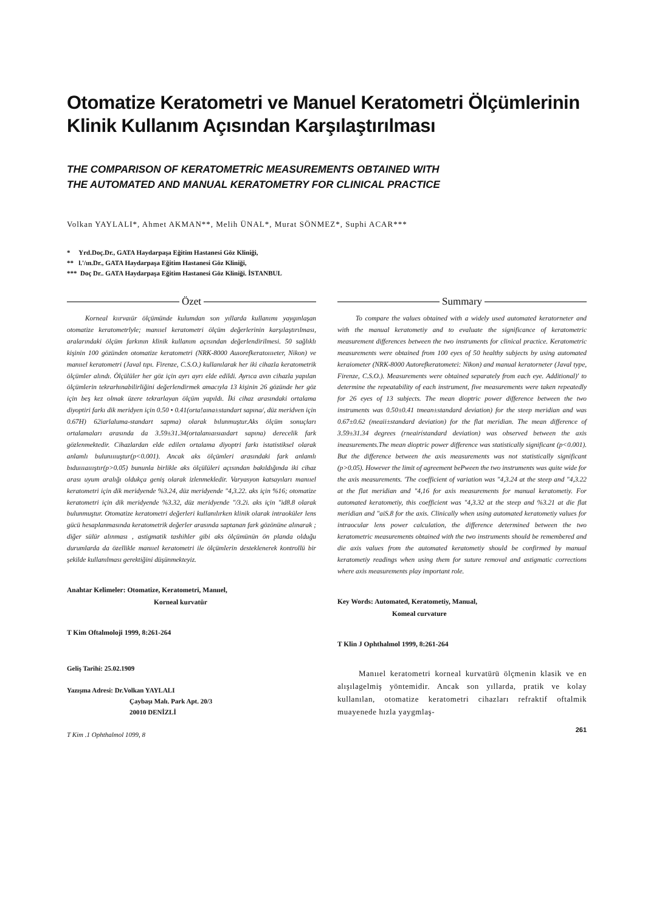Otomatize Keratometri ve Manuel Keratometri Ölçümlerinin Klinik Kullanım Açısından Karşılaştırılması
THE COMPARISON OF KERATOMETRİC MEASUREMENTS OBTAINED WITH
THE AUTOMATED AND MANUAL KERATOMETRY FOR CLINICAL PRACTICE
Volkan YAYLALI*, Ahmet AKMAN**, Melih ÜNAL*, Murat SÖNMEZ*, Suphi ACAR***
* Yrd.Doç.Dr., GATA Haydarpaşa Eğitim Hastanesi Göz Kliniği,
** l.'/ın.Dr., GATA Haydarpaşa Eğitim Hastanesi Göz Kliniği,
*** Doç Dr.. GATA Haydarpaşa Eğitim Hastanesi Göz Kliniği. İSTANBUL
Özet
Korneal kıırvaıür ölçümünde kulumdan son yıllarda kullanımı yaygınlaşan otomatize keratometrlyle; manııel keratometri ölçüm değerlerinin karşılaştırılması, aralarındaki ölçüm farkının klinik kullanım açısından değerlendirilmesi. 50 sağlıklı kişinin 100 gözünden otomatize keratometri (NRK-8000 Auıorefkeratoıııeter, Nikon) ve manııel keratometri (Javal tıpı. Firenze, C.S.O.) kullanılarak her iki cihazla keratometrik ölçümler alındı. Ölçülüler her göz için ayrı ayrı elde edildi. Ayrıca avın cihazla yapılan ölçümlerin tekrarhınabilirliğini değerlendirmek amacıyla 13 kişinin 26 gözünde her göz için beş kez olmak üzere tekrarlayan ölçüm yapıldı. İki cihaz arasındaki ortalama diyoptiri farkı dik meridyen için 0.50 • 0.41(orta!aına±standart sapına/, düz meridven için 0.67H) 62iarlaluma-standart sapma) olarak bılunmuştur.Aks ölçüm sonuçları ortalamaları arasında da 3.59±31.34(ortalanıaısıaıdart sapına) derecelik fark gözlenmektedir. Cihazlardan elde edilen ortalama diyoptri farkı istatistiksel olarak anlamlı bulunıııuştur(p<0.001). Ancak aks ölçümleri arasındaki fark anlamlı bıduıııaıııştır(p>0.05) bununla birlikle aks ölçülüleri açısından bakıldığında iki cihaz arası uyum aralığı oldukça geniş olarak izlenmekledir. Varyasyon katsayıları manııel keratometri için dik meridyende %3.24, düz meridyende "4,3.22. aks için %16; otomatize keratometri için dik meridyende %3.32, düz meridyende "/3.2i. aks için "id8.8 olarak bulunmuştur. Otomatize keratometri değerleri kullanılırken klinik olarak intraoküler lens gücü hesaplanmasında keratometrik değerler arasında saptanan fark gözönüne alınarak ; diğer sülür alınması , astigmatik tashihler gibi aks ölçümünün ön planda olduğu durumlarda da özellikle manııel keratometri ile ölçümlerin desteklenerek kontrollü bir şekilde kullanılması gerektiğini düşünmekteyiz.
Anahtar Kelimeler: Otomatize, Keratometri, Manııel,
Korneal kurvatür
T Kim Oftalmoloji 1999, 8:261-264
Geliş Tarihi: 25.02.1909
Yazışma Adresi: Dr.Volkan YAYLALI
Çaybaşı Malı. Park Apt. 20/3
20010 DENİZLİ
T Kim .1 Ophthalmol 1099, 8
Summary
To compare the values obtained with a widely used automated keratorneter and with the manual keratometiy and to evaluate the significance of keratometric measurement differences between the two instruments for clinical practice. Keratometric measurements were obtained from 100 eyes of 50 healthy subjects by using automated keraiometer (NRK-8000 Autorefkeratometei: Nikon) and manual keratorneter (Javal type, Firenze, C.S.O.). Measurements were obtained separately from each eye. Additional)' to determine the repeatability of each instrument, five measurements were taken repeatedly for 26 eyes of 13 subjects. The mean dioptric power difference between the two instruments was 0.50±0.41 tmean±standard deviation) for the steep meridian and was 0.67±0.62 (meaii±standard deviation) for the flat meridian. The mean difference of 3.59±31.34 degrees (rneairístandard deviation) was observed between the axis ineasurements.The mean dioptric power difference was statistically significant (p<0.001). But the difference between the axis measurements was not statistically significant (p>0.05). However the limit of agreement bePween the two instruments was quite wide for the axis measurements. 'The coefficient of variation was "4,3.24 at the steep and "4,3.22 at the flat meridian and "4,16 for axis measurements for manual keratometiy. For automated keratometiy, this coefficient was "4,3.32 at the steep and %3.21 at die flat meridian and "aiS.8 for the axis. Clinically when using automated keratometiy values for intraocular lens power calculation, the difference determined between the two keratometric measurements obtained with the two instruments should be remembered and die axis values from the automated keratometiy should be confirmed by manual keratometiy readings when using them for suture removal and astigmatic corrections where axis measurements play important role.
Key Words: Automated, Keratometiy, Manual,
Komeal curvature
T Klin J Ophthalmol 1999, 8:261-264
Manııel keratometri korneal kurvatürü ölçmenin klasik ve en alışılagelmiş yöntemidir. Ancak son yıllarda, pratik ve kolay kullanılan, otomatize keratometri cihazları refraktif oftalmik muayenede hızla yaygmlaş-
261